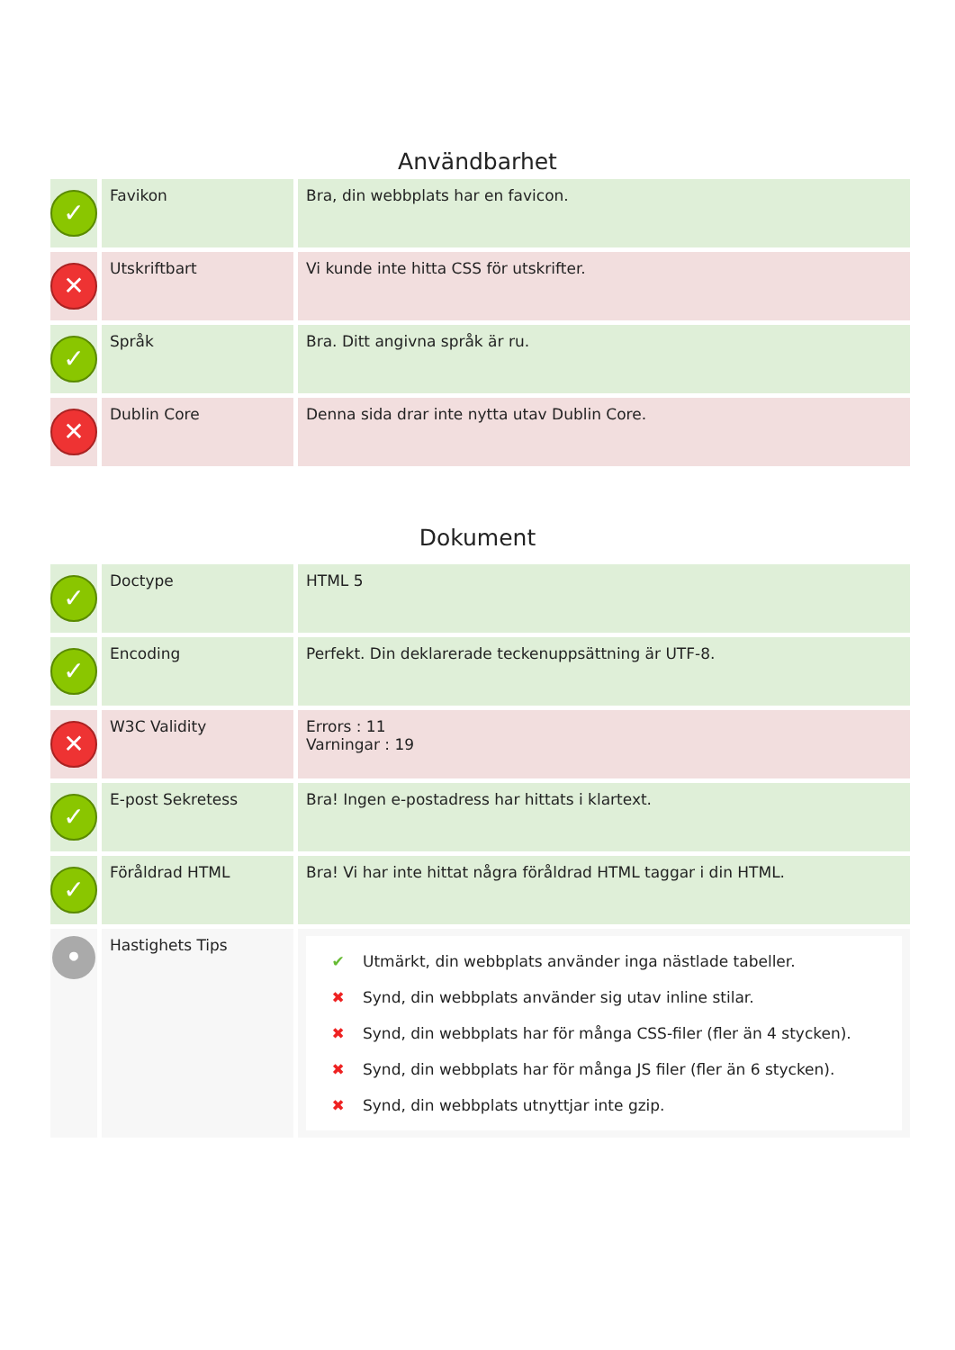Användbarhet
| ✓ | Favikon | Bra, din webbplats har en favicon. |
| ✕ | Utskriftbart | Vi kunde inte hitta CSS för utskrifter. |
| ✓ | Språk | Bra. Ditt angivna språk är ru. |
| ✕ | Dublin Core | Denna sida drar inte nytta utav Dublin Core. |
Dokument
| ✓ | Doctype | HTML 5 |
| ✓ | Encoding | Perfekt. Din deklarerade teckenuppsättning är UTF-8. |
| ✕ | W3C Validity | Errors : 11 Varningar : 19 |
| ✓ | E-post Sekretess | Bra! Ingen e-postadress har hittats i klartext. |
| ✓ | Föråldrad HTML | Bra! Vi har inte hittat några föråldrad HTML taggar i din HTML. |
| • | Hastighets Tips | ✔ Utmärkt, din webbplats använder inga nästlade tabeller. ✖ Synd, din webbplats använder sig utav inline stilar. ✖ Synd, din webbplats har för många CSS-filer (fler än 4 stycken). ✖ Synd, din webbplats har för många JS filer (fler än 6 stycken). ✖ Synd, din webbplats utnyttjar inte gzip. |